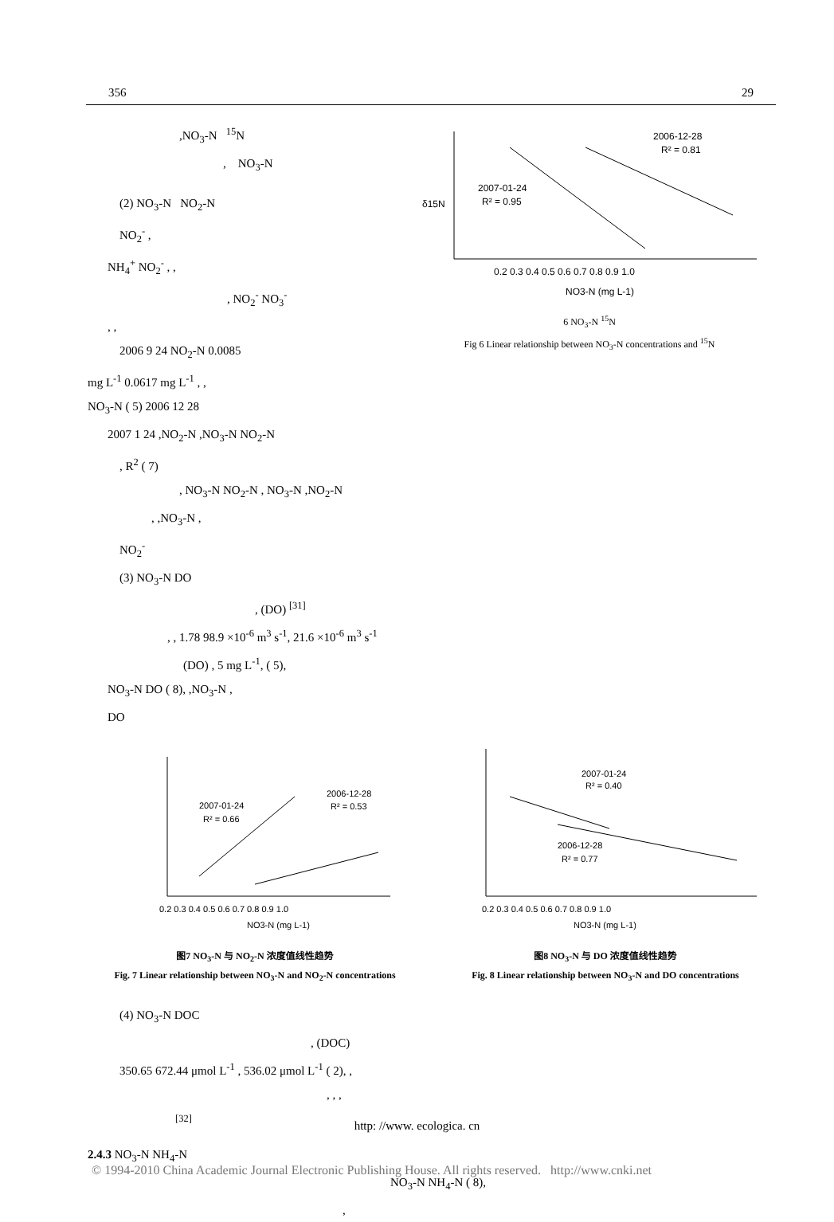356 29
,NO<sub>3</sub>-N <sup>15</sup>N
, NO<sub>3</sub>-N
(2) NO<sub>3</sub>-N NO<sub>2</sub>-N
NO<sub>2</sub><sup>-</sup> ,
NH<sub>4</sub><sup>+</sup> NO<sub>2</sub><sup>-</sup> , ,
, NO<sub>2</sub><sup>-</sup> NO<sub>3</sub><sup>-</sup>
, ,
2006 9 24 NO<sub>2</sub>-N 0.0085
mg L<sup>-1</sup> 0.0617 mg L<sup>-1</sup> , ,
NO<sub>3</sub>-N ( 5) 2006 12 28
δ15N
2006-12-28
R² = 0.81
2007-01-24
R² = 0.95
0.2 0.3 0.4 0.5 0.6 0.7 0.8 0.9 1.0
NO3-N (mg L-1)
6 NO<sub>3</sub>-N <sup>15</sup>N
Fig 6 Linear relationship between NO<sub>3</sub>-N concentrations and <sup>15</sup>N
2007 1 24 ,NO<sub>2</sub>-N ,NO<sub>3</sub>-N NO<sub>2</sub>-N
, R<sup>2</sup> ( 7)
, NO<sub>3</sub>-N NO<sub>2</sub>-N , NO<sub>3</sub>-N ,NO<sub>2</sub>-N
, ,NO<sub>3</sub>-N ,
NO<sub>2</sub><sup>-</sup>
(3) NO<sub>3</sub>-N DO
, (DO) <sup>[31]</sup>
, , 1.78 98.9 ×10<sup>-6</sup> m<sup>3</sup> s<sup>-1</sup>, 21.6 ×10<sup>-6</sup> m<sup>3</sup> s<sup>-1</sup>
(DO) , 5 mg L<sup>-1</sup>, ( 5),
NO<sub>3</sub>-N DO ( 8), ,NO<sub>3</sub>-N ,
DO
2007-01-24
R² = 0.66
2006-12-28
R² = 0.53
0.2 0.3 0.4 0.5 0.6 0.7 0.8 0.9 1.0
NO3-N (mg L-1)
图7 NO<sub>3</sub>-N 与 NO<sub>2</sub>-N 浓度值线性趋势
Fig. 7 Linear relationship between NO<sub>3</sub>-N and NO<sub>2</sub>-N concentrations
2007-01-24
R² = 0.40
2006-12-28
R² = 0.77
0.2 0.3 0.4 0.5 0.6 0.7 0.8 0.9 1.0
NO3-N (mg L-1)
图8 NO<sub>3</sub>-N 与 DO 浓度值线性趋势
Fig. 8 Linear relationship between NO<sub>3</sub>-N and DO concentrations
(4) NO<sub>3</sub>-N DOC
, (DOC)
350.65 672.44 μmol L<sup>-1</sup> , 536.02 μmol L<sup>-1</sup> ( 2), ,
, , ,
<sup>[32]</sup>
2.4.3 NO<sub>3</sub>-N NH<sub>4</sub>-N
NO<sub>3</sub>-N NH<sub>4</sub>-N ( 8),
,
http: //www. ecologica. cn
© 1994-2010 China Academic Journal Electronic Publishing House. All rights reserved. http://www.cnki.net